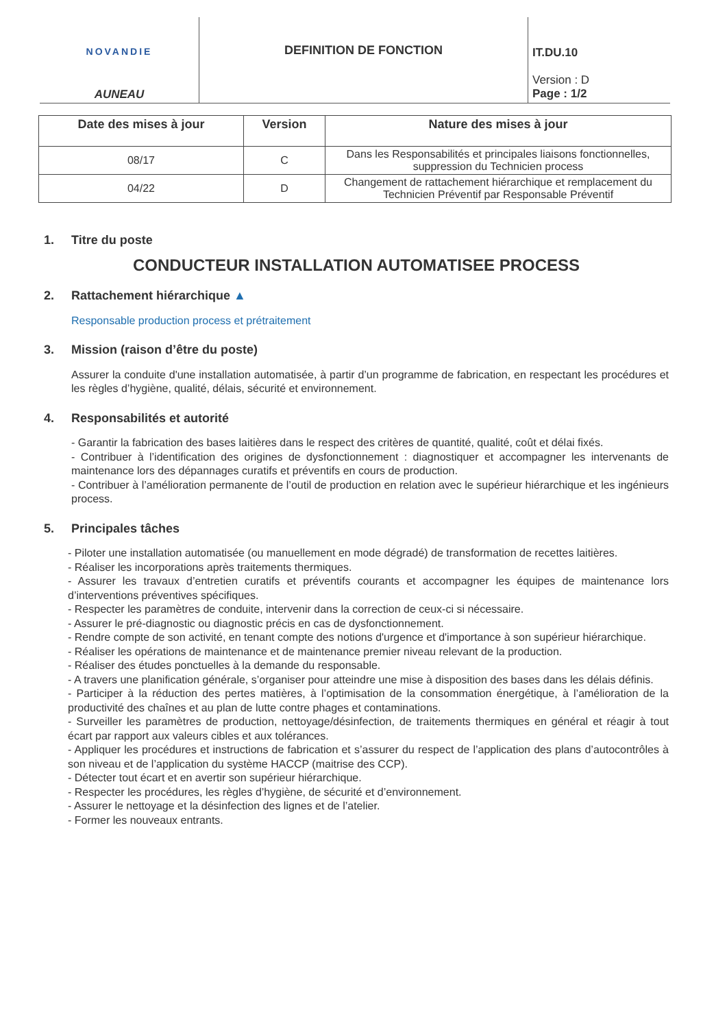NOVANDIE
AUNEAU
DEFINITION DE FONCTION
IT.DU.10
Version : D
Page : 1/2
| Date des mises à jour | Version | Nature des mises à jour |
| --- | --- | --- |
| 08/17 | C | Dans les Responsabilités et principales liaisons fonctionnelles, suppression du Technicien process |
| 04/22 | D | Changement de rattachement hiérarchique et remplacement du Technicien Préventif par Responsable Préventif |
1. Titre du poste
CONDUCTEUR INSTALLATION AUTOMATISEE PROCESS
2. Rattachement hiérarchique ▲
Responsable production process et prétraitement
3. Mission (raison d’être du poste)
Assurer la conduite d'une installation automatisée, à partir d’un programme de fabrication, en respectant les procédures et les règles d’hygiène, qualité, délais, sécurité et environnement.
4. Responsabilités et autorité
- Garantir la fabrication des bases laitières dans le respect des critères de quantité, qualité, coût et délai fixés.
- Contribuer à l’identification des origines de dysfonctionnement : diagnostiquer et accompagner les intervenants de maintenance lors des dépannages curatifs et préventifs en cours de production.
- Contribuer à l’amélioration permanente de l’outil de production en relation avec le supérieur hiérarchique et les ingénieurs process.
5. Principales tâches
- Piloter une installation automatisée (ou manuellement en mode dégradé) de transformation de recettes laitières.
- Réaliser les incorporations après traitements thermiques.
- Assurer les travaux d’entretien curatifs et préventifs courants et accompagner les équipes de maintenance lors d’interventions préventives spécifiques.
- Respecter les paramètres de conduite, intervenir dans la correction de ceux-ci si nécessaire.
- Assurer le pré-diagnostic ou diagnostic précis en cas de dysfonctionnement.
- Rendre compte de son activité, en tenant compte des notions d'urgence et d'importance à son supérieur hiérarchique.
- Réaliser les opérations de maintenance et de maintenance premier niveau relevant de la production.
- Réaliser des études ponctuelles à la demande du responsable.
- A travers une planification générale, s’organiser pour atteindre une mise à disposition des bases dans les délais définis.
- Participer à la réduction des pertes matières, à l’optimisation de la consommation énergétique, à l’amélioration de la productivité des chaînes et au plan de lutte contre phages et contaminations.
- Surveiller les paramètres de production, nettoyage/désinfection, de traitements thermiques en général et réagir à tout écart par rapport aux valeurs cibles et aux tolérances.
- Appliquer les procédures et instructions de fabrication et s’assurer du respect de l’application des plans d’autocontrôles à son niveau et de l’application du système HACCP (maitrise des CCP).
- Détecter tout écart et en avertir son supérieur hiérarchique.
- Respecter les procédures, les règles d’hygiène, de sécurité et d’environnement.
- Assurer le nettoyage et la désinfection des lignes et de l’atelier.
- Former les nouveaux entrants.